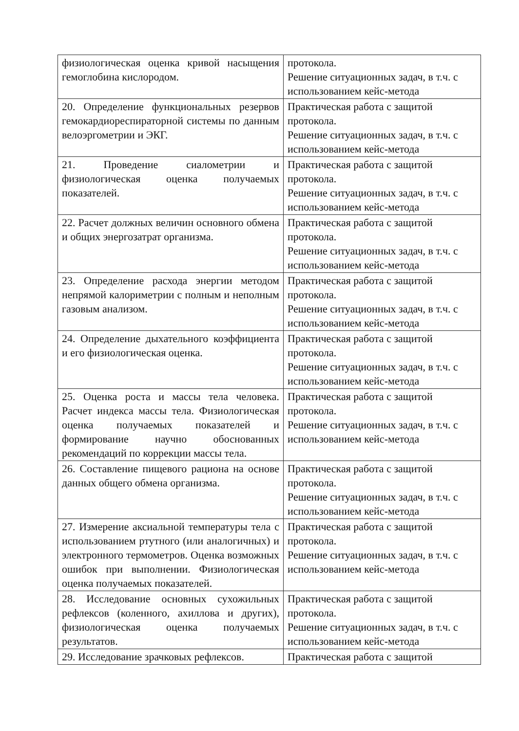| физиологическая оценка кривой насыщения гемоглобина кислородом. | протокола. Решение ситуационных задач, в т.ч. с использованием кейс-метода |
| 20. Определение функциональных резервов гемокардиореспираторной системы по данным велоэргометрии и ЭКГ. | Практическая работа с защитой протокола. Решение ситуационных задач, в т.ч. с использованием кейс-метода |
| 21. Проведение сиалометрии и физиологическая оценка получаемых показателей. | Практическая работа с защитой протокола. Решение ситуационных задач, в т.ч. с использованием кейс-метода |
| 22. Расчет должных величин основного обмена и общих энергозатрат организма. | Практическая работа с защитой протокола. Решение ситуационных задач, в т.ч. с использованием кейс-метода |
| 23. Определение расхода энергии методом непрямой калориметрии с полным и неполным газовым анализом. | Практическая работа с защитой протокола. Решение ситуационных задач, в т.ч. с использованием кейс-метода |
| 24. Определение дыхательного коэффициента и его физиологическая оценка. | Практическая работа с защитой протокола. Решение ситуационных задач, в т.ч. с использованием кейс-метода |
| 25. Оценка роста и массы тела человека. Расчет индекса массы тела. Физиологическая оценка получаемых показателей и формирование научно обоснованных рекомендаций по коррекции массы тела. | Практическая работа с защитой протокола. Решение ситуационных задач, в т.ч. с использованием кейс-метода |
| 26. Составление пищевого рациона на основе данных общего обмена организма. | Практическая работа с защитой протокола. Решение ситуационных задач, в т.ч. с использованием кейс-метода |
| 27. Измерение аксиальной температуры тела с использованием ртутного (или аналогичных) и электронного термометров. Оценка возможных ошибок при выполнении. Физиологическая оценка получаемых показателей. | Практическая работа с защитой протокола. Решение ситуационных задач, в т.ч. с использованием кейс-метода |
| 28. Исследование основных сухожильных рефлексов (коленного, ахиллова и других), физиологическая оценка получаемых результатов. | Практическая работа с защитой протокола. Решение ситуационных задач, в т.ч. с использованием кейс-метода |
| 29. Исследование зрачковых рефлексов. | Практическая работа с защитой |